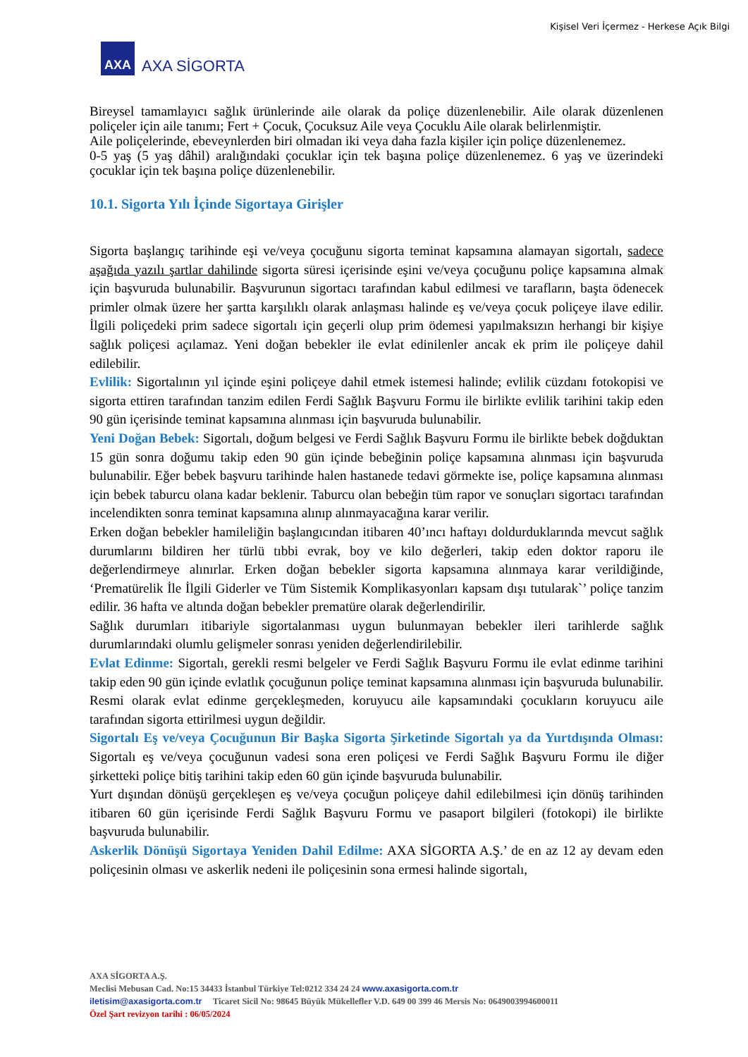Kişisel Veri İçermez - Herkese Açık Bilgi
AXA
AXA SİGORTA
Bireysel tamamlayıcı sağlık ürünlerinde aile olarak da poliçe düzenlenebilir. Aile olarak düzenlenen poliçeler için aile tanımı; Fert + Çocuk, Çocuksuz Aile veya Çocuklu Aile olarak belirlenmiştir.
Aile poliçelerinde, ebeveynlerden biri olmadan iki veya daha fazla kişiler için poliçe düzenlenemez.
0-5 yaş (5 yaş dâhil) aralığındaki çocuklar için tek başına poliçe düzenlenemez. 6 yaş ve üzerindeki çocuklar için tek başına poliçe düzenlenebilir.
10.1. Sigorta Yılı İçinde Sigortaya Girişler
Sigorta başlangıç tarihinde eşi ve/veya çocuğunu sigorta teminat kapsamına alamayan sigortalı, sadece aşağıda yazılı şartlar dahilinde sigorta süresi içerisinde eşini ve/veya çocuğunu poliçe kapsamına almak için başvuruda bulunabilir. Başvurunun sigortacı tarafından kabul edilmesi ve tarafların, başta ödenecek primler olmak üzere her şartta karşılıklı olarak anlaşması halinde eş ve/veya çocuk poliçeye ilave edilir. İlgili poliçedeki prim sadece sigortalı için geçerli olup prim ödemesi yapılmaksızın herhangi bir kişiye sağlık poliçesi açılamaz. Yeni doğan bebekler ile evlat edinilenler ancak ek prim ile poliçeye dahil edilebilir.
Evlilik: Sigortalının yıl içinde eşini poliçeye dahil etmek istemesi halinde; evlilik cüzdanı fotokopisi ve sigorta ettiren tarafından tanzim edilen Ferdi Sağlık Başvuru Formu ile birlikte evlilik tarihini takip eden 90 gün içerisinde teminat kapsamına alınması için başvuruda bulunabilir.
Yeni Doğan Bebek: Sigortalı, doğum belgesi ve Ferdi Sağlık Başvuru Formu ile birlikte bebek doğduktan 15 gün sonra doğumu takip eden 90 gün içinde bebeğinin poliçe kapsamına alınması için başvuruda bulunabilir. Eğer bebek başvuru tarihinde halen hastanede tedavi görmekte ise, poliçe kapsamına alınması için bebek taburcu olana kadar beklenir. Taburcu olan bebeğin tüm rapor ve sonuçları sigortacı tarafından incelendikten sonra teminat kapsamına alınıp alınmayacağına karar verilir.
Erken doğan bebekler hamileliğin başlangıcından itibaren 40’ıncı haftayı doldurduklarında mevcut sağlık durumlarını bildiren her türlü tıbbi evrak, boy ve kilo değerleri, takip eden doktor raporu ile değerlendirmeye alınırlar. Erken doğan bebekler sigorta kapsamına alınmaya karar verildiğinde, ‘Prematürelik İle İlgili Giderler ve Tüm Sistemik Komplikasyonları kapsam dışı tutularak`’ poliçe tanzim edilir. 36 hafta ve altında doğan bebekler prematüre olarak değerlendirilir.
Sağlık durumları itibariyle sigortalanması uygun bulunmayan bebekler ileri tarihlerde sağlık durumlarındaki olumlu gelişmeler sonrası yeniden değerlendirilebilir.
Evlat Edinme: Sigortalı, gerekli resmi belgeler ve Ferdi Sağlık Başvuru Formu ile evlat edinme tarihini takip eden 90 gün içinde evlatlık çocuğunun poliçe teminat kapsamına alınması için başvuruda bulunabilir. Resmi olarak evlat edinme gerçekleşmeden, koruyucu aile kapsamındaki çocukların koruyucu aile tarafından sigorta ettirilmesi uygun değildir.
Sigortalı Eş ve/veya Çocuğunun Bir Başka Sigorta Şirketinde Sigortalı ya da Yurtdışında Olması: Sigortalı eş ve/veya çocuğunun vadesi sona eren poliçesi ve Ferdi Sağlık Başvuru Formu ile diğer şirketteki poliçe bitiş tarihini takip eden 60 gün içinde başvuruda bulunabilir.
Yurt dışından dönüşü gerçekleşen eş ve/veya çocuğun poliçeye dahil edilebilmesi için dönüş tarihinden itibaren 60 gün içerisinde Ferdi Sağlık Başvuru Formu ve pasaport bilgileri (fotokopi) ile birlikte başvuruda bulunabilir.
Askerlik Dönüşü Sigortaya Yeniden Dahil Edilme: AXA SİGORTA A.Ş.’ de en az 12 ay devam eden poliçesinin olması ve askerlik nedeni ile poliçesinin sona ermesi halinde sigortalı,
AXA SİGORTA A.Ş.
Meclisi Mebusan Cad. No:15 34433 İstanbul Türkiye Tel:0212 334 24 24 www.axasigorta.com.tr
iletisim@axasigorta.com.tr Ticaret Sicil No: 98645 Büyük Mükellefler V.D. 649 00 399 46 Mersis No: 0649003994600011
Özel Şart revizyon tarihi : 06/05/2024